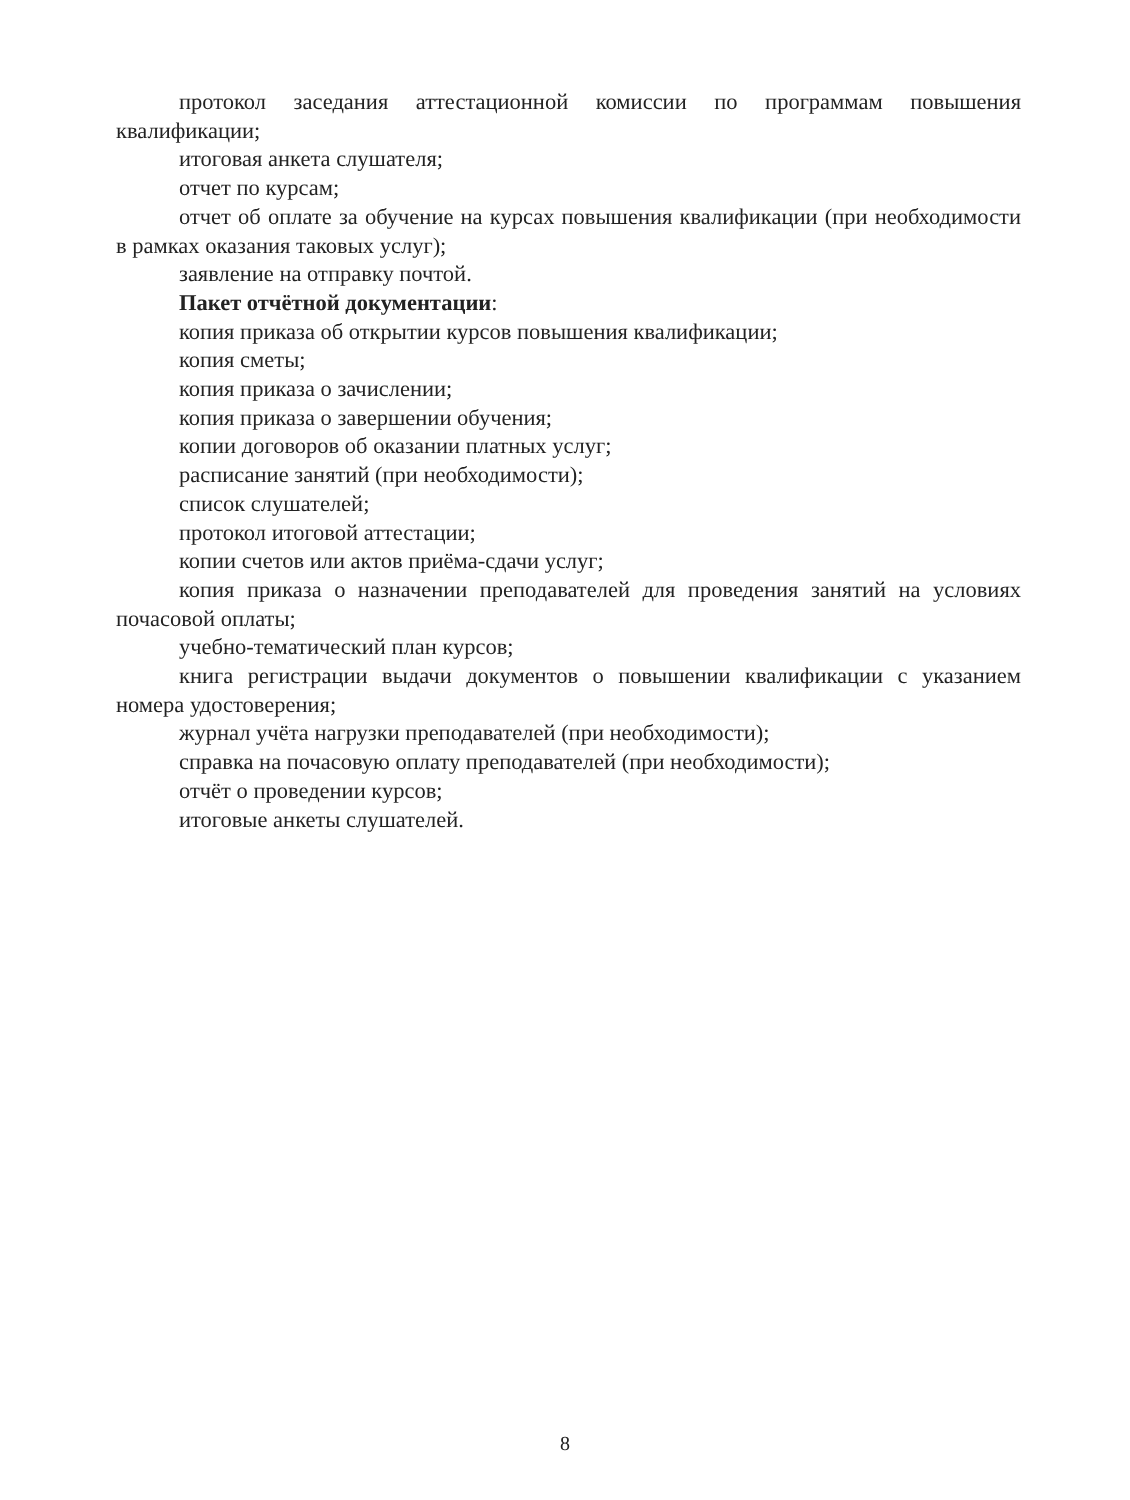протокол заседания аттестационной комиссии по программам повышения квалификации;
итоговая анкета слушателя;
отчет по курсам;
отчет об оплате за обучение на курсах повышения квалификации (при необходимости в рамках оказания таковых услуг);
заявление на отправку почтой.
Пакет отчётной документации:
копия приказа об открытии курсов повышения квалификации;
копия сметы;
копия приказа о зачислении;
копия приказа о завершении обучения;
копии договоров об оказании платных услуг;
расписание занятий (при необходимости);
список слушателей;
протокол итоговой аттестации;
копии счетов или актов приёма-сдачи услуг;
копия приказа о назначении преподавателей для проведения занятий на условиях почасовой оплаты;
учебно-тематический план курсов;
книга регистрации выдачи документов о повышении квалификации с указанием номера удостоверения;
журнал учёта нагрузки преподавателей (при необходимости);
справка на почасовую оплату преподавателей (при необходимости);
отчёт о проведении курсов;
итоговые анкеты слушателей.
8